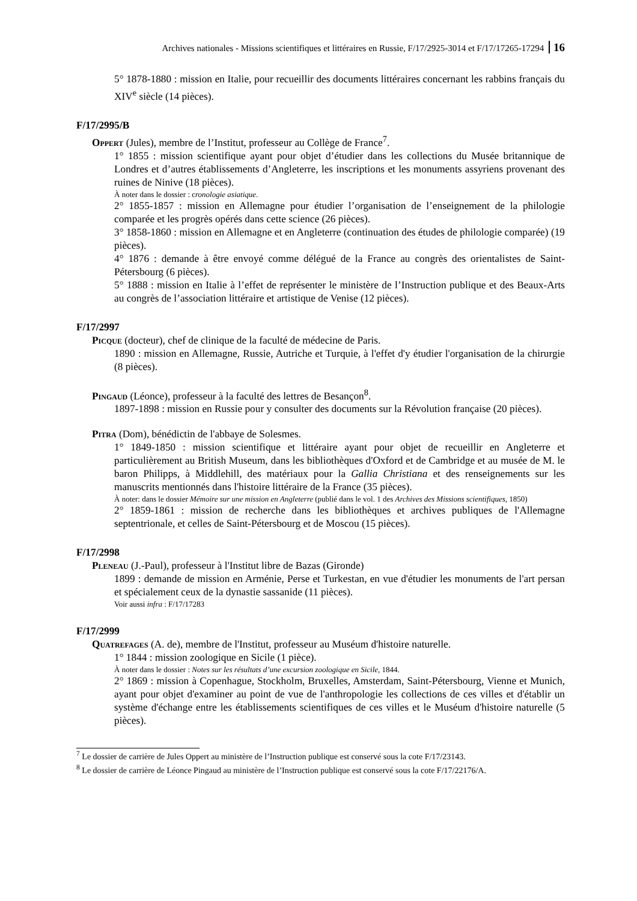Archives nationales - Missions scientifiques et littéraires en Russie, F/17/2925-3014 et F/17/17265-17294 16
5° 1878-1880 : mission en Italie, pour recueillir des documents littéraires concernant les rabbins français du XIV<sup>e</sup> siècle (14 pièces).
F/17/2995/B
Oppert (Jules), membre de l’Institut, professeur au Collège de France<sup>7</sup>.
1° 1855 : mission scientifique ayant pour objet d’étudier dans les collections du Musée britannique de Londres et d’autres établissements d’Angleterre, les inscriptions et les monuments assyriens provenant des ruines de Ninive (18 pièces).
À noter dans le dossier : cronologie asiatique.
2° 1855-1857 : mission en Allemagne pour étudier l’organisation de l’enseignement de la philologie comparée et les progrès opérés dans cette science (26 pièces).
3° 1858-1860 : mission en Allemagne et en Angleterre (continuation des études de philologie comparée) (19 pièces).
4° 1876 : demande à être envoyé comme délégué de la France au congrès des orientalistes de Saint-Pétersbourg (6 pièces).
5° 1888 : mission en Italie à l’effet de représenter le ministère de l’Instruction publique et des Beaux-Arts au congrès de l’association littéraire et artistique de Venise (12 pièces).
F/17/2997
Picque (docteur), chef de clinique de la faculté de médecine de Paris.
1890 : mission en Allemagne, Russie, Autriche et Turquie, à l'effet d'y étudier l'organisation de la chirurgie (8 pièces).
Pingaud (Léonce), professeur à la faculté des lettres de Besançon<sup>8</sup>.
1897-1898 : mission en Russie pour y consulter des documents sur la Révolution française (20 pièces).
Pitra (Dom), bénédictin de l'abbaye de Solesmes.
1° 1849-1850 : mission scientifique et littéraire ayant pour objet de recueillir en Angleterre et particulièrement au British Museum, dans les bibliothèques d'Oxford et de Cambridge et au musée de M. le baron Philipps, à Middlehill, des matériaux pour la Gallia Christiana et des renseignements sur les manuscrits mentionnés dans l'histoire littéraire de la France (35 pièces).
À noter: dans le dossier Mémoire sur une mission en Angleterre (publié dans le vol. 1 des Archives des Missions scientifiques, 1850)
2° 1859-1861 : mission de recherche dans les bibliothèques et archives publiques de l'Allemagne septentrionale, et celles de Saint-Pétersbourg et de Moscou (15 pièces).
F/17/2998
Pleneau (J.-Paul), professeur à l'Institut libre de Bazas (Gironde)
1899 : demande de mission en Arménie, Perse et Turkestan, en vue d'étudier les monuments de l'art persan et spécialement ceux de la dynastie sassanide (11 pièces).
Voir aussi infra : F/17/17283
F/17/2999
Quatrefages (A. de), membre de l'Institut, professeur au Muséum d'histoire naturelle.
1° 1844 : mission zoologique en Sicile (1 pièce).
À noter dans le dossier : Notes sur les résultats d’une excursion zoologique en Sicile, 1844.
2° 1869 : mission à Copenhague, Stockholm, Bruxelles, Amsterdam, Saint-Pétersbourg, Vienne et Munich, ayant pour objet d'examiner au point de vue de l'anthropologie les collections de ces villes et d'établir un système d'échange entre les établissements scientifiques de ces villes et le Muséum d'histoire naturelle (5 pièces).
<sup>7</sup> Le dossier de carrière de Jules Oppert au ministère de l’Instruction publique est conservé sous la cote F/17/23143.
<sup>8</sup> Le dossier de carrière de Léonce Pingaud au ministère de l’Instruction publique est conservé sous la cote F/17/22176/A.